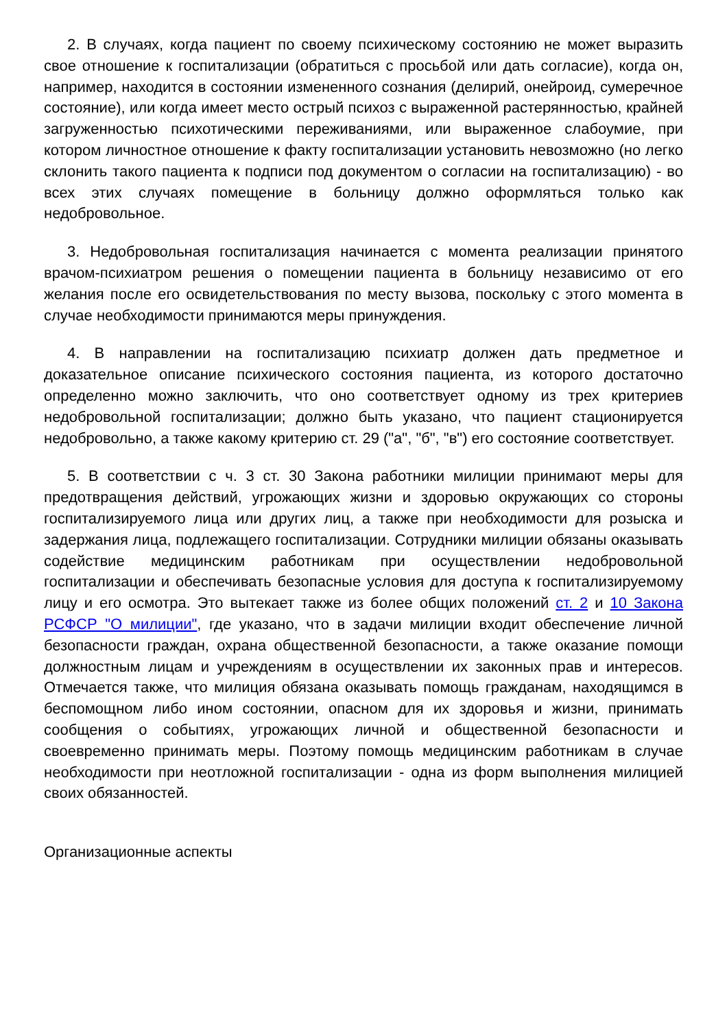2. В случаях, когда пациент по своему психическому состоянию не может выразить свое отношение к госпитализации (обратиться с просьбой или дать согласие), когда он, например, находится в состоянии измененного сознания (делирий, онейроид, сумеречное состояние), или когда имеет место острый психоз с выраженной растерянностью, крайней загруженностью психотическими переживаниями, или выраженное слабоумие, при котором личностное отношение к факту госпитализации установить невозможно (но легко склонить такого пациента к подписи под документом о согласии на госпитализацию) - во всех этих случаях помещение в больницу должно оформляться только как недобровольное.
3. Недобровольная госпитализация начинается с момента реализации принятого врачом-психиатром решения о помещении пациента в больницу независимо от его желания после его освидетельствования по месту вызова, поскольку с этого момента в случае необходимости принимаются меры принуждения.
4. В направлении на госпитализацию психиатр должен дать предметное и доказательное описание психического состояния пациента, из которого достаточно определенно можно заключить, что оно соответствует одному из трех критериев недобровольной госпитализации; должно быть указано, что пациент стационируется недобровольно, а также какому критерию ст. 29 ("а", "б", "в") его состояние соответствует.
5. В соответствии с ч. 3 ст. 30 Закона работники милиции принимают меры для предотвращения действий, угрожающих жизни и здоровью окружающих со стороны госпитализируемого лица или других лиц, а также при необходимости для розыска и задержания лица, подлежащего госпитализации. Сотрудники милиции обязаны оказывать содействие медицинским работникам при осуществлении недобровольной госпитализации и обеспечивать безопасные условия для доступа к госпитализируемому лицу и его осмотра. Это вытекает также из более общих положений ст. 2 и 10 Закона РСФСР "О милиции", где указано, что в задачи милиции входит обеспечение личной безопасности граждан, охрана общественной безопасности, а также оказание помощи должностным лицам и учреждениям в осуществлении их законных прав и интересов. Отмечается также, что милиция обязана оказывать помощь гражданам, находящимся в беспомощном либо ином состоянии, опасном для их здоровья и жизни, принимать сообщения о событиях, угрожающих личной и общественной безопасности и своевременно принимать меры. Поэтому помощь медицинским работникам в случае необходимости при неотложной госпитализации - одна из форм выполнения милицией своих обязанностей.
Организационные аспекты